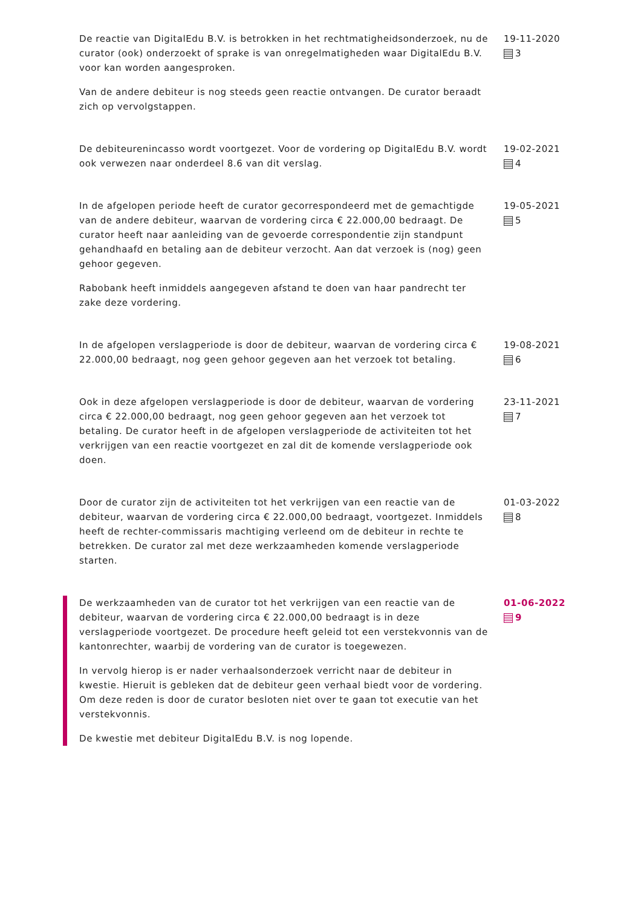De reactie van DigitalEdu B.V. is betrokken in het rechtmatigheidsonderzoek, nu de curator (ook) onderzoekt of sprake is van onregelmatigheden waar DigitalEdu B.V. voor kan worden aangesproken.
Van de andere debiteur is nog steeds geen reactie ontvangen. De curator beraadt zich op vervolgstappen.
19-11-2020
3
De debiteurenincasso wordt voortgezet. Voor de vordering op DigitalEdu B.V. wordt ook verwezen naar onderdeel 8.6 van dit verslag.
19-02-2021
4
In de afgelopen periode heeft de curator gecorrespondeerd met de gemachtigde van de andere debiteur, waarvan de vordering circa € 22.000,00 bedraagt. De curator heeft naar aanleiding van de gevoerde correspondentie zijn standpunt gehandhaafd en betaling aan de debiteur verzocht. Aan dat verzoek is (nog) geen gehoor gegeven.
Rabobank heeft inmiddels aangegeven afstand te doen van haar pandrecht ter zake deze vordering.
19-05-2021
5
In de afgelopen verslagperiode is door de debiteur, waarvan de vordering circa € 22.000,00 bedraagt, nog geen gehoor gegeven aan het verzoek tot betaling.
19-08-2021
6
Ook in deze afgelopen verslagperiode is door de debiteur, waarvan de vordering circa € 22.000,00 bedraagt, nog geen gehoor gegeven aan het verzoek tot betaling. De curator heeft in de afgelopen verslagperiode de activiteiten tot het verkrijgen van een reactie voortgezet en zal dit de komende verslagperiode ook doen.
23-11-2021
7
Door de curator zijn de activiteiten tot het verkrijgen van een reactie van de debiteur, waarvan de vordering circa € 22.000,00 bedraagt, voortgezet. Inmiddels heeft de rechter-commissaris machtiging verleend om de debiteur in rechte te betrekken. De curator zal met deze werkzaamheden komende verslagperiode starten.
01-03-2022
8
De werkzaamheden van de curator tot het verkrijgen van een reactie van de debiteur, waarvan de vordering circa € 22.000,00 bedraagt is in deze verslagperiode voortgezet. De procedure heeft geleid tot een verstekvonnis van de kantonrechter, waarbij de vordering van de curator is toegewezen.
In vervolg hierop is er nader verhaalsonderzoek verricht naar de debiteur in kwestie. Hieruit is gebleken dat de debiteur geen verhaal biedt voor de vordering. Om deze reden is door de curator besloten niet over te gaan tot executie van het verstekvonnis.
De kwestie met debiteur DigitalEdu B.V. is nog lopende.
01-06-2022
9